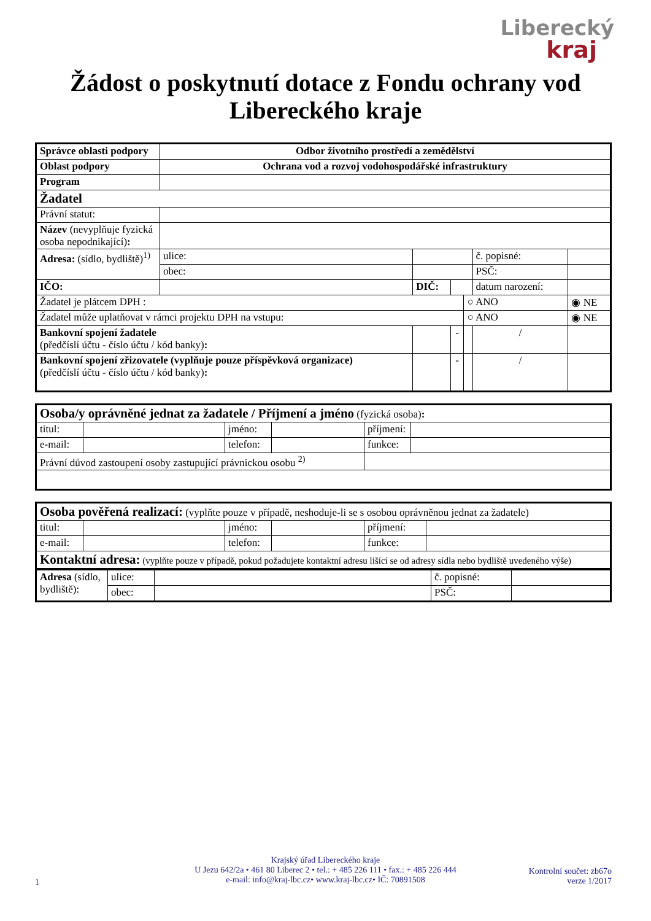Liberecký
kraj
Žádost o poskytnutí dotace z Fondu ochrany vod
Libereckého kraje
| Správce oblasti podpory | Odbor životního prostředí a zemědělství | | | | | | |
| Oblast podpory | Ochrana vod a rozvoj vodohospodářské infrastruktury | | | | | | |
| Program | | | | | | | |
| Žadatel | | | | | | | |
| Právní statut: | | | | | | | |
| Název (nevyplňuje fyzická osoba nepodnikající) : | | | | | | | |
| Adresa: (sídlo, bydliště)<sup>1)</sup> | ulice: | | | | | č. popisné: | |
| | obec: | | | | | PSČ: | |
| IČO: | | | DIČ: | | | datum narození: | |
| Žadatel je plátcem DPH : | | | | | ○ ANO | | ◉ NE |
| Žadatel může uplatňovat v rámci projektu DPH na vstupu: | | | | | ○ ANO | | ◉ NE |
| Bankovní spojení žadatele (předčíslí účtu - číslo účtu / kód banky) : | | | | - | | / | |
| Bankovní spojení zřizovatele (vyplňuje pouze příspěvková organizace) (předčíslí účtu - číslo účtu / kód banky) : | | | | - | | / | |
| Osoba/y oprávněné jednat za žadatele / Příjmení a jméno (fyzická osoba) : | | | | | |
| titul: | | jméno: | | příjmení: | |
| e-mail: | | telefon: | | funkce: | |
| Právní důvod zastoupení osoby zastupující právnickou osobu <sup>2)</sup> | | | | | |
| Osoba pověřená realizací: (vyplňte pouze v případě, neshoduje-li se s osobou oprávněnou jednat za žadatele) | | | | | |
| titul: | | jméno: | | příjmení: | |
| e-mail: | | telefon: | | funkce: | |
| Kontaktní adresa: (vyplňte pouze v případě, pokud požadujete kontaktní adresu lišící se od adresy sídla nebo bydliště uvedeného výše) | | | | | |
| Adresa (sídlo, bydliště): | ulice: | | č. popisné: | |
| | obec: | | PSČ: | |
Krajský úřad Libereckého kraje
U Jezu 642/2a • 461 80 Liberec 2 • tel.: + 485 226 111 • fax.: + 485 226 444
e-mail: info@kraj-lbc.cz• www.kraj-lbc.cz• IČ: 70891508
1
Kontrolní součet: zb67o
verze 1/2017